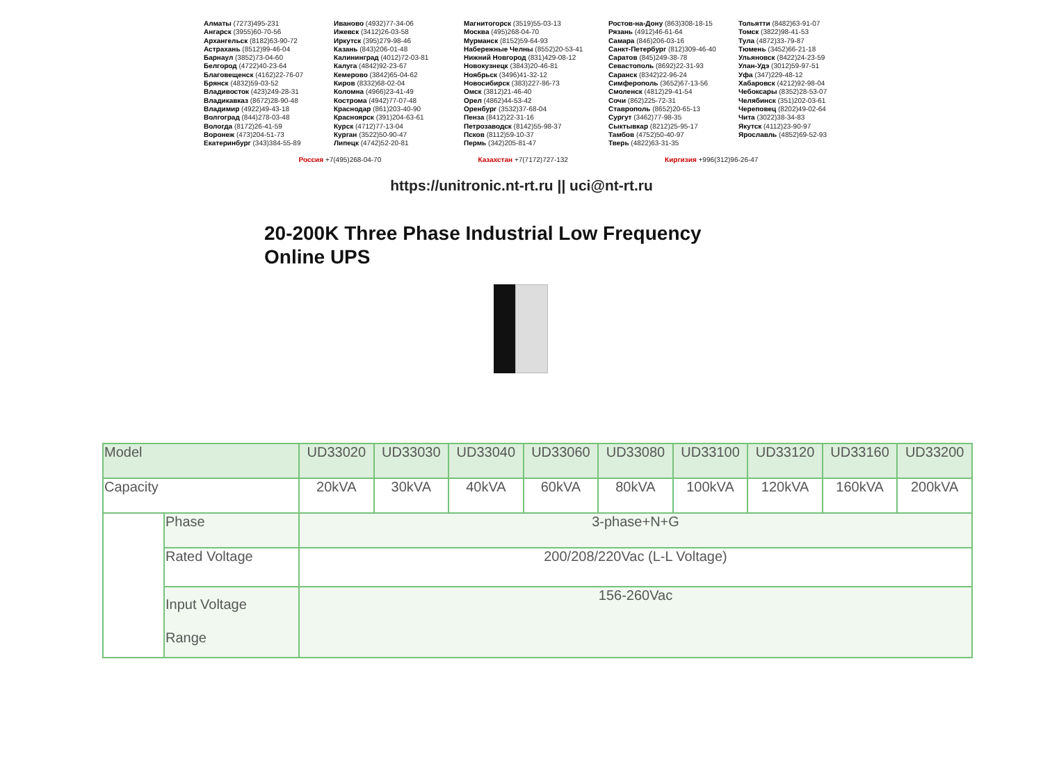Алматы (7273)495-231
Ангарск (3955)60-70-56
Архангельск (8182)63-90-72
Астрахань (8512)99-46-04
Барнаул (3852)73-04-60
Белгород (4722)40-23-64
Благовещенск (4162)22-76-07
Брянск (4832)59-03-52
Владивосток (423)249-28-31
Владикавказ (8672)28-90-48
Владимир (4922)49-43-18
Волгоград (844)278-03-48
Вологда (8172)26-41-59
Воронеж (473)204-51-73
Екатеринбург (343)384-55-89
Иваново (4932)77-34-06
Ижевск (3412)26-03-58
Иркутск (395)279-98-46
Казань (843)206-01-48
Калининград (4012)72-03-81
Калуга (4842)92-23-67
Кемерово (3842)65-04-62
Киров (8332)68-02-04
Коломна (4966)23-41-49
Кострома (4942)77-07-48
Краснодар (861)203-40-90
Красноярск (391)204-63-61
Курск (4712)77-13-04
Курган (3522)50-90-47
Липецк (4742)52-20-81
Магнитогорск (3519)55-03-13
Москва (495)268-04-70
Мурманск (8152)59-64-93
Набережные Челны (8552)20-53-41
Нижний Новгород (831)429-08-12
Новокузнецк (3843)20-46-81
Ноябрьск (3496)41-32-12
Новосибирск (383)227-86-73
Омск (3812)21-46-40
Орел (4862)44-53-42
Оренбург (3532)37-68-04
Пенза (8412)22-31-16
Петрозаводск (8142)55-98-37
Псков (8112)59-10-37
Пермь (342)205-81-47
Ростов-на-Дону (863)308-18-15
Рязань (4912)46-61-64
Самара (846)206-03-16
Санкт-Петербург (812)309-46-40
Саратов (845)249-38-78
Севастополь (8692)22-31-93
Саранск (8342)22-96-24
Симферополь (3652)67-13-56
Смоленск (4812)29-41-54
Сочи (862)225-72-31
Ставрополь (8652)20-65-13
Сургут (3462)77-98-35
Сыктывкар (8212)25-95-17
Тамбов (4752)50-40-97
Тверь (4822)63-31-35
Тольятти (8482)63-91-07
Томск (3822)98-41-53
Тула (4872)33-79-87
Тюмень (3452)66-21-18
Ульяновск (8422)24-23-59
Улан-Удэ (3012)59-97-51
Уфа (347)229-48-12
Хабаровск (4212)92-98-04
Чебоксары (8352)28-53-07
Челябинск (351)202-03-61
Череповец (8202)49-02-64
Чита (3022)38-34-83
Якутск (4112)23-90-97
Ярославль (4852)69-52-93
Россия +7(495)268-04-70 Казахстан +7(7172)727-132 Киргизия +996(312)96-26-47
https://unitronic.nt-rt.ru || uci@nt-rt.ru
20-200K Three Phase Industrial Low Frequency
Online UPS
| Model | | UD33020 | UD33030 | UD33040 | UD33060 | UD33080 | UD33100 | UD33120 | UD33160 | UD33200 |
| Capacity | | 20kVA | 30kVA | 40kVA | 60kVA | 80kVA | 100kVA | 120kVA | 160kVA | 200kVA |
| | Phase | 3-phase+N+G | | | | | | | | |
| | Rated Voltage | 200/208/220Vac (L-L Voltage) | | | | | | | | |
| | Input Voltage Range | 156-260Vac | | | | | | | | |